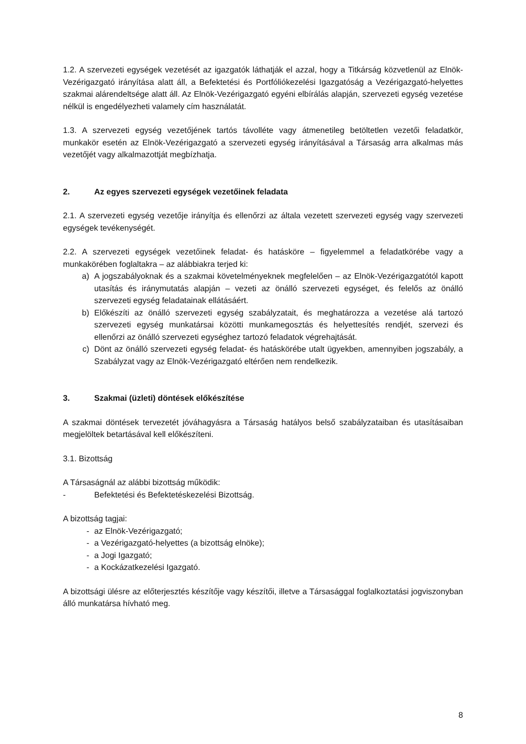1.2. A szervezeti egységek vezetését az igazgatók láthatják el azzal, hogy a Titkárság közvetlenül az Elnök-Vezérigazgató irányítása alatt áll, a Befektetési és Portfóliókezelési Igazgatóság a Vezérigazgató-helyettes szakmai alárendeltsége alatt áll. Az Elnök-Vezérigazgató egyéni elbírálás alapján, szervezeti egység vezetése nélkül is engedélyezheti valamely cím használatát.
1.3. A szervezeti egység vezetőjének tartós távolléte vagy átmenetileg betöltetlen vezetői feladatkör, munkakör esetén az Elnök-Vezérigazgató a szervezeti egység irányításával a Társaság arra alkalmas más vezetőjét vagy alkalmazottját megbízhatja.
2. Az egyes szervezeti egységek vezetőinek feladata
2.1. A szervezeti egység vezetője irányítja és ellenőrzi az általa vezetett szervezeti egység vagy szervezeti egységek tevékenységét.
2.2. A szervezeti egységek vezetőinek feladat- és hatásköre – figyelemmel a feladatkörébe vagy a munkakörében foglaltakra – az alábbiakra terjed ki:
a) A jogszabályoknak és a szakmai követelményeknek megfelelően – az Elnök-Vezérigazgatótól kapott utasítás és iránymutatás alapján – vezeti az önálló szervezeti egységet, és felelős az önálló szervezeti egység feladatainak ellátásáért.
b) Előkészíti az önálló szervezeti egység szabályzatait, és meghatározza a vezetése alá tartozó szervezeti egység munkatársai közötti munkamegosztás és helyettesítés rendjét, szervezi és ellenőrzi az önálló szervezeti egységhez tartozó feladatok végrehajtását.
c) Dönt az önálló szervezeti egység feladat- és hatáskörébe utalt ügyekben, amennyiben jogszabály, a Szabályzat vagy az Elnök-Vezérigazgató eltérően nem rendelkezik.
3. Szakmai (üzleti) döntések előkészítése
A szakmai döntések tervezetét jóváhagyásra a Társaság hatályos belső szabályzataiban és utasításaiban megjelöltek betartásával kell előkészíteni.
3.1. Bizottság
A Társaságnál az alábbi bizottság működik:
- Befektetési és Befektetéskezelési Bizottság.
A bizottság tagjai:
- az Elnök-Vezérigazgató;
- a Vezérigazgató-helyettes (a bizottság elnöke);
- a Jogi Igazgató;
- a Kockázatkezelési Igazgató.
A bizottsági ülésre az előterjesztés készítője vagy készítői, illetve a Társasággal foglalkoztatási jogviszonyban álló munkatársa hívható meg.
8